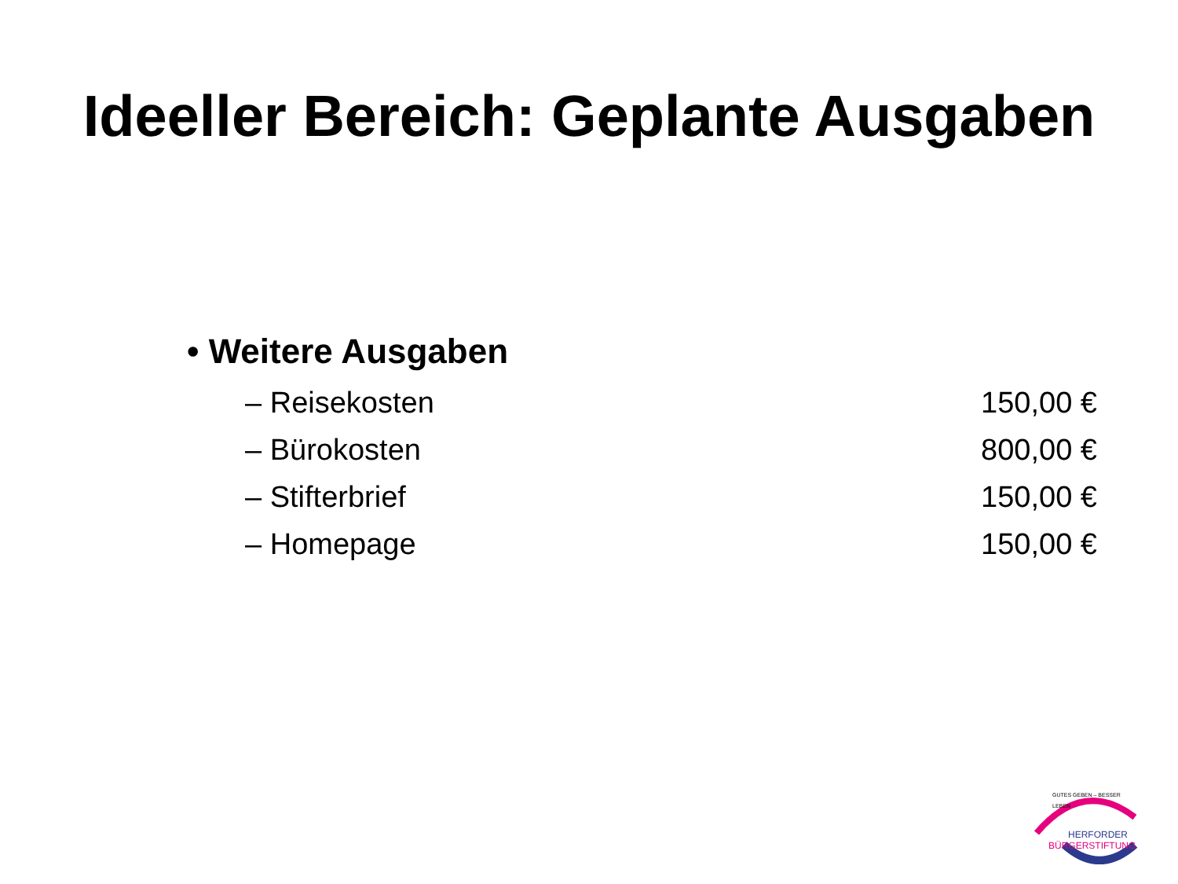Ideeller Bereich: Geplante Ausgaben
• Weitere Ausgaben
– Reisekosten 150,00 €
– Bürokosten 800,00 €
– Stifterbrief 150,00 €
– Homepage 150,00 €
GUTES GEBEN – BESSER LEBEN
HERFORDER
BÜRGERSTIFTUNG